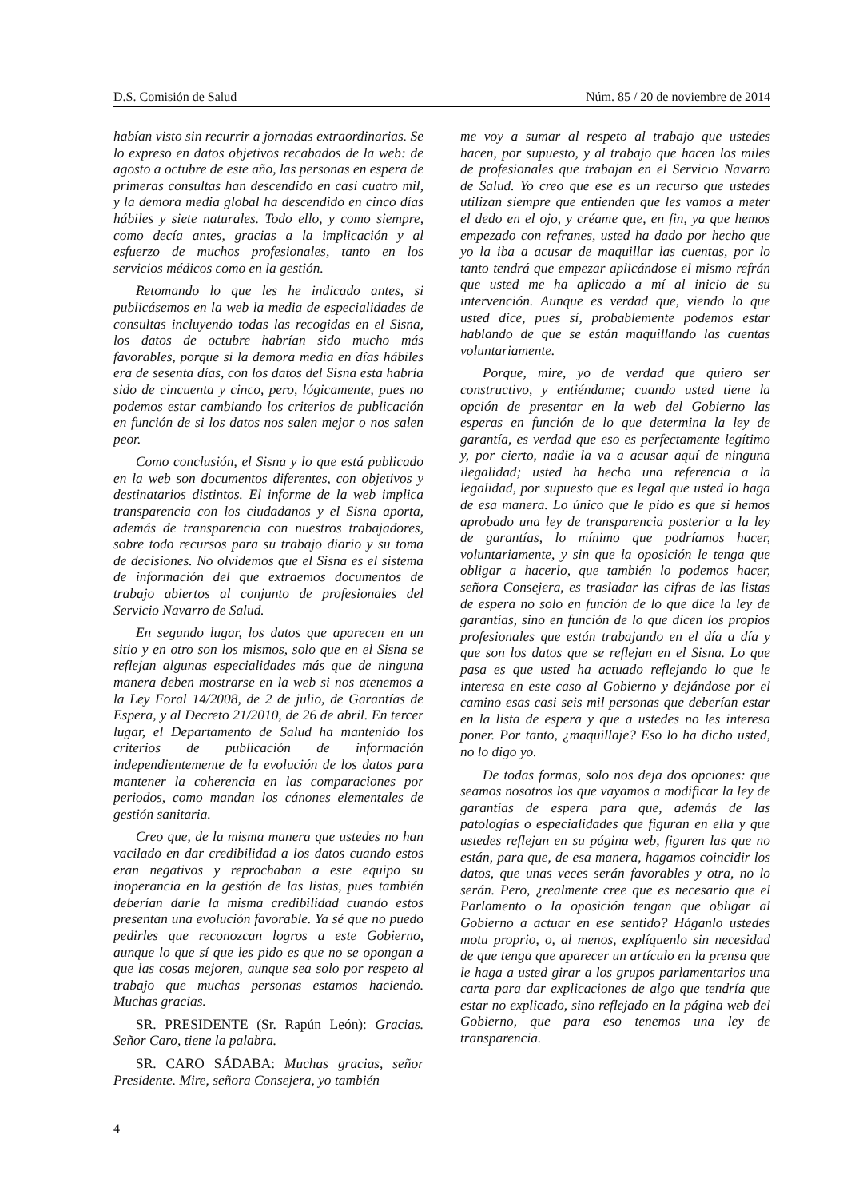D.S. Comisión de Salud Núm. 85 / 20 de noviembre de 2014
habían visto sin recurrir a jornadas extraordinarias. Se lo expreso en datos objetivos recabados de la web: de agosto a octubre de este año, las personas en espera de primeras consultas han descendido en casi cuatro mil, y la demora media global ha descendido en cinco días hábiles y siete naturales. Todo ello, y como siempre, como decía antes, gracias a la implicación y al esfuerzo de muchos profesionales, tanto en los servicios médicos como en la gestión.
Retomando lo que les he indicado antes, si publicásemos en la web la media de especialidades de consultas incluyendo todas las recogidas en el Sisna, los datos de octubre habrían sido mucho más favorables, porque si la demora media en días hábiles era de sesenta días, con los datos del Sisna esta habría sido de cincuenta y cinco, pero, lógicamente, pues no podemos estar cambiando los criterios de publicación en función de si los datos nos salen mejor o nos salen peor.
Como conclusión, el Sisna y lo que está publicado en la web son documentos diferentes, con objetivos y destinatarios distintos. El informe de la web implica transparencia con los ciudadanos y el Sisna aporta, además de transparencia con nuestros trabajadores, sobre todo recursos para su trabajo diario y su toma de decisiones. No olvidemos que el Sisna es el sistema de información del que extraemos documentos de trabajo abiertos al conjunto de profesionales del Servicio Navarro de Salud.
En segundo lugar, los datos que aparecen en un sitio y en otro son los mismos, solo que en el Sisna se reflejan algunas especialidades más que de ninguna manera deben mostrarse en la web si nos atenemos a la Ley Foral 14/2008, de 2 de julio, de Garantías de Espera, y al Decreto 21/2010, de 26 de abril. En tercer lugar, el Departamento de Salud ha mantenido los criterios de publicación de información independientemente de la evolución de los datos para mantener la coherencia en las comparaciones por periodos, como mandan los cánones elementales de gestión sanitaria.
Creo que, de la misma manera que ustedes no han vacilado en dar credibilidad a los datos cuando estos eran negativos y reprochaban a este equipo su inoperancia en la gestión de las listas, pues también deberían darle la misma credibilidad cuando estos presentan una evolución favorable. Ya sé que no puedo pedirles que reconozcan logros a este Gobierno, aunque lo que sí que les pido es que no se opongan a que las cosas mejoren, aunque sea solo por respeto al trabajo que muchas personas estamos haciendo. Muchas gracias.
SR. PRESIDENTE (Sr. Rapún León): Gracias. Señor Caro, tiene la palabra.
SR. CARO SÁDABA: Muchas gracias, señor Presidente. Mire, señora Consejera, yo también
me voy a sumar al respeto al trabajo que ustedes hacen, por supuesto, y al trabajo que hacen los miles de profesionales que trabajan en el Servicio Navarro de Salud. Yo creo que ese es un recurso que ustedes utilizan siempre que entienden que les vamos a meter el dedo en el ojo, y créame que, en fin, ya que hemos empezado con refranes, usted ha dado por hecho que yo la iba a acusar de maquillar las cuentas, por lo tanto tendrá que empezar aplicándose el mismo refrán que usted me ha aplicado a mí al inicio de su intervención. Aunque es verdad que, viendo lo que usted dice, pues sí, probablemente podemos estar hablando de que se están maquillando las cuentas voluntariamente.
Porque, mire, yo de verdad que quiero ser constructivo, y entiéndame; cuando usted tiene la opción de presentar en la web del Gobierno las esperas en función de lo que determina la ley de garantía, es verdad que eso es perfectamente legítimo y, por cierto, nadie la va a acusar aquí de ninguna ilegalidad; usted ha hecho una referencia a la legalidad, por supuesto que es legal que usted lo haga de esa manera. Lo único que le pido es que si hemos aprobado una ley de transparencia posterior a la ley de garantías, lo mínimo que podríamos hacer, voluntariamente, y sin que la oposición le tenga que obligar a hacerlo, que también lo podemos hacer, señora Consejera, es trasladar las cifras de las listas de espera no solo en función de lo que dice la ley de garantías, sino en función de lo que dicen los propios profesionales que están trabajando en el día a día y que son los datos que se reflejan en el Sisna. Lo que pasa es que usted ha actuado reflejando lo que le interesa en este caso al Gobierno y dejándose por el camino esas casi seis mil personas que deberían estar en la lista de espera y que a ustedes no les interesa poner. Por tanto, ¿maquillaje? Eso lo ha dicho usted, no lo digo yo.
De todas formas, solo nos deja dos opciones: que seamos nosotros los que vayamos a modificar la ley de garantías de espera para que, además de las patologías o especialidades que figuran en ella y que ustedes reflejan en su página web, figuren las que no están, para que, de esa manera, hagamos coincidir los datos, que unas veces serán favorables y otra, no lo serán. Pero, ¿realmente cree que es necesario que el Parlamento o la oposición tengan que obligar al Gobierno a actuar en ese sentido? Háganlo ustedes motu proprio, o, al menos, explíquenlo sin necesidad de que tenga que aparecer un artículo en la prensa que le haga a usted girar a los grupos parlamentarios una carta para dar explicaciones de algo que tendría que estar no explicado, sino reflejado en la página web del Gobierno, que para eso tenemos una ley de transparencia.
4